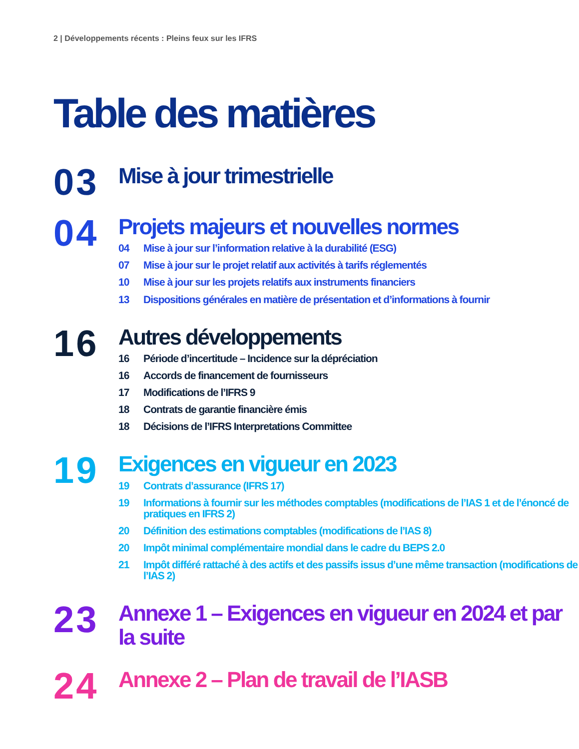2 | Développements récents : Pleins feux sur les IFRS
Table des matières
03
Mise à jour trimestrielle
04
Projets majeurs et nouvelles normes
04 Mise à jour sur l’information relative à la durabilité (ESG)
07 Mise à jour sur le projet relatif aux activités à tarifs réglementés
10 Mise à jour sur les projets relatifs aux instruments financiers
13 Dispositions générales en matière de présentation et d’informations à fournir
16
Autres développements
16 Période d’incertitude – Incidence sur la dépréciation
16 Accords de financement de fournisseurs
17 Modifications de l’IFRS 9
18 Contrats de garantie financière émis
18 Décisions de l’IFRS Interpretations Committee
19
Exigences en vigueur en 2023
19 Contrats d’assurance (IFRS 17)
19 Informations à fournir sur les méthodes comptables (modifications de l’IAS 1 et de l’énoncé de pratiques en IFRS 2)
20 Définition des estimations comptables (modifications de l’IAS 8)
20 Impôt minimal complémentaire mondial dans le cadre du BEPS 2.0
21 Impôt différé rattaché à des actifs et des passifs issus d’une même transaction (modifications de l’IAS 2)
23
Annexe 1 – Exigences en vigueur en 2024 et par la suite
24
Annexe 2 – Plan de travail de l’IASB